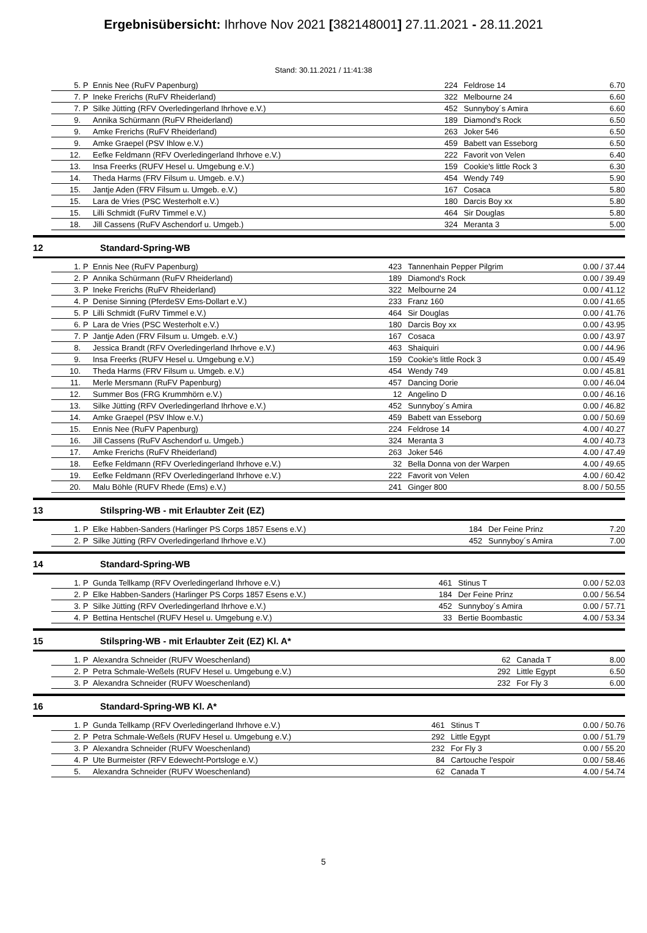Ergebnisübersicht: Ihrhove Nov 2021 [382148001] 27.11.2021 - 28.11.2021
Stand: 30.11.2021 / 11:41:38
| | 5. | P | Ennis Nee (RuFV Papenburg) | 224 | Feldrose 14 | 6.70 |
| | 7. | P | Ineke Frerichs (RuFV Rheiderland) | 322 | Melbourne 24 | 6.60 |
| | 7. | P | Silke Jütting (RFV Overledingerland Ihrhove e.V.) | 452 | Sunnyboy´s Amira | 6.60 |
| | 9. | | Annika Schürmann (RuFV Rheiderland) | 189 | Diamond's Rock | 6.50 |
| | 9. | | Amke Frerichs (RuFV Rheiderland) | 263 | Joker 546 | 6.50 |
| | 9. | | Amke Graepel (PSV Ihlow e.V.) | 459 | Babett van Esseborg | 6.50 |
| | 12. | | Eefke Feldmann (RFV Overledingerland Ihrhove e.V.) | 222 | Favorit von Velen | 6.40 |
| | 13. | | Insa Freerks (RUFV Hesel u. Umgebung e.V.) | 159 | Cookie's little Rock 3 | 6.30 |
| | 14. | | Theda Harms (FRV Filsum u. Umgeb. e.V.) | 454 | Wendy 749 | 5.90 |
| | 15. | | Jantje Aden (FRV Filsum u. Umgeb. e.V.) | 167 | Cosaca | 5.80 |
| | 15. | | Lara de Vries (PSC Westerholt e.V.) | 180 | Darcis Boy xx | 5.80 |
| | 15. | | Lilli Schmidt (FuRV Timmel e.V.) | 464 | Sir Douglas | 5.80 |
| | 18. | | Jill Cassens (RuFV Aschendorf u. Umgeb.) | 324 | Meranta 3 | 5.00 |
12 Standard-Spring-WB
| | 1. | P | Ennis Nee (RuFV Papenburg) | 423 | Tannenhain Pepper Pilgrim | 0.00 / 37.44 |
| | 2. | P | Annika Schürmann (RuFV Rheiderland) | 189 | Diamond's Rock | 0.00 / 39.49 |
| | 3. | P | Ineke Frerichs (RuFV Rheiderland) | 322 | Melbourne 24 | 0.00 / 41.12 |
| | 4. | P | Denise Sinning (PferdeSV Ems-Dollart e.V.) | 233 | Franz 160 | 0.00 / 41.65 |
| | 5. | P | Lilli Schmidt (FuRV Timmel e.V.) | 464 | Sir Douglas | 0.00 / 41.76 |
| | 6. | P | Lara de Vries (PSC Westerholt e.V.) | 180 | Darcis Boy xx | 0.00 / 43.95 |
| | 7. | P | Jantje Aden (FRV Filsum u. Umgeb. e.V.) | 167 | Cosaca | 0.00 / 43.97 |
| | 8. | | Jessica Brandt (RFV Overledingerland Ihrhove e.V.) | 463 | Shaiquiri | 0.00 / 44.96 |
| | 9. | | Insa Freerks (RUFV Hesel u. Umgebung e.V.) | 159 | Cookie's little Rock 3 | 0.00 / 45.49 |
| | 10. | | Theda Harms (FRV Filsum u. Umgeb. e.V.) | 454 | Wendy 749 | 0.00 / 45.81 |
| | 11. | | Merle Mersmann (RuFV Papenburg) | 457 | Dancing Dorie | 0.00 / 46.04 |
| | 12. | | Summer Bos (FRG Krummhörn e.V.) | 12 | Angelino D | 0.00 / 46.16 |
| | 13. | | Silke Jütting (RFV Overledingerland Ihrhove e.V.) | 452 | Sunnyboy´s Amira | 0.00 / 46.82 |
| | 14. | | Amke Graepel (PSV Ihlow e.V.) | 459 | Babett van Esseborg | 0.00 / 50.69 |
| | 15. | | Ennis Nee (RuFV Papenburg) | 224 | Feldrose 14 | 4.00 / 40.27 |
| | 16. | | Jill Cassens (RuFV Aschendorf u. Umgeb.) | 324 | Meranta 3 | 4.00 / 40.73 |
| | 17. | | Amke Frerichs (RuFV Rheiderland) | 263 | Joker 546 | 4.00 / 47.49 |
| | 18. | | Eefke Feldmann (RFV Overledingerland Ihrhove e.V.) | 32 | Bella Donna von der Warpen | 4.00 / 49.65 |
| | 19. | | Eefke Feldmann (RFV Overledingerland Ihrhove e.V.) | 222 | Favorit von Velen | 4.00 / 60.42 |
| | 20. | | Malu Böhle (RUFV Rhede (Ems) e.V.) | 241 | Ginger 800 | 8.00 / 50.55 |
13 Stilspring-WB - mit Erlaubter Zeit (EZ)
| | 1. | P | Elke Habben-Sanders (Harlinger PS Corps 1857 Esens e.V.) | 184 | Der Feine Prinz | 7.20 |
| | 2. | P | Silke Jütting (RFV Overledingerland Ihrhove e.V.) | 452 | Sunnyboy´s Amira | 7.00 |
14 Standard-Spring-WB
| | 1. | P | Gunda Tellkamp (RFV Overledingerland Ihrhove e.V.) | 461 | Stinus T | 0.00 / 52.03 |
| | 2. | P | Elke Habben-Sanders (Harlinger PS Corps 1857 Esens e.V.) | 184 | Der Feine Prinz | 0.00 / 56.54 |
| | 3. | P | Silke Jütting (RFV Overledingerland Ihrhove e.V.) | 452 | Sunnyboy´s Amira | 0.00 / 57.71 |
| | 4. | P | Bettina Hentschel (RUFV Hesel u. Umgebung e.V.) | 33 | Bertie Boombastic | 4.00 / 53.34 |
15 Stilspring-WB - mit Erlaubter Zeit (EZ) Kl. A*
| | 1. | P | Alexandra Schneider (RUFV Woeschenland) | 62 | Canada T | 8.00 |
| | 2. | P | Petra Schmale-Weßels (RUFV Hesel u. Umgebung e.V.) | 292 | Little Egypt | 6.50 |
| | 3. | P | Alexandra Schneider (RUFV Woeschenland) | 232 | For Fly 3 | 6.00 |
16 Standard-Spring-WB Kl. A*
| | 1. | P | Gunda Tellkamp (RFV Overledingerland Ihrhove e.V.) | 461 | Stinus T | 0.00 / 50.76 |
| | 2. | P | Petra Schmale-Weßels (RUFV Hesel u. Umgebung e.V.) | 292 | Little Egypt | 0.00 / 51.79 |
| | 3. | P | Alexandra Schneider (RUFV Woeschenland) | 232 | For Fly 3 | 0.00 / 55.20 |
| | 4. | P | Ute Burmeister (RFV Edewecht-Portsloge e.V.) | 84 | Cartouche l'espoir | 0.00 / 58.46 |
| | 5. | | Alexandra Schneider (RUFV Woeschenland) | 62 | Canada T | 4.00 / 54.74 |
5